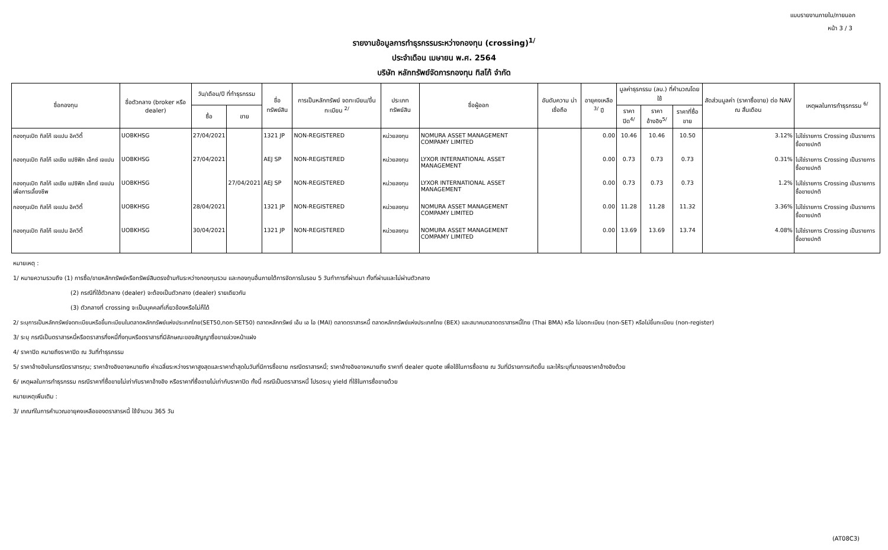แบบรายงานภายใน/ภายนอก
หน้า 3 / 3
รายงานข้อมูลการทำธุรกรรมระหว่างกองทุน (crossing)<sup>1/</sup>
ประจำเดือน เมษายน พ.ศ. 2564
บริษัท หลักทรัพย์จัดการกองทุน ทิสโก้ จำกัด
| ชื่อกองทุน | ชื่อตัวกลาง (broker หรือ dealer) | วัน/เดือน/ปี ที่ทำธุรกรรม | | ชื่อ ทรัพย์สิน | การเป็นหลักทรัพย์ จดทะเบียน/ขึ้น ทะเบียน <sup>2/</sup> | ประเภท ทรัพย์สิน | ชื่อผู้ออก | อันดับความ น่าเชื่อถือ | อายุคงเหลือ <sup>3/</sup> ปี | มูลค่าธุรกรรม (ลบ.) ที่คำนวณโดยใช้ | | | สัดส่วนมูลค่า (ราคาซื้อขาย) ต่อ NAV ณ สิ้นเดือน | เหตุผลในการทำธุรกรรม <sup>6/</sup> |
| --- | --- | --- | --- | --- | --- | --- | --- | --- | --- | --- | --- | --- | --- | --- |
| | | ซื้อ | ขาย | | | | | | | ราคาปิด<sup>4/</sup> | ราคาอ้างอิง<sup>5/</sup> | ราคาที่ซื้อขาย | | |
| กองทุนเปิด ทิสโก้ เจแปน อิควิตี้ | UOBKHSG | 27/04/2021 | | 1321 JP | NON-REGISTERED | หน่วยลงทุน | NOMURA ASSET MANAGEMENT COMPAMY LIMITED | | 0.00 | 10.46 | 10.46 | 10.50 | 3.12% | ไม่ใช่รายการ Crossing เป็นรายการซื้อขายปกติ |
| กองทุนเปิด ทิสโก้ เอเชีย แปซิฟิก เอ็กซ์ เจแปน | UOBKHSG | 27/04/2021 | | AEJ SP | NON-REGISTERED | หน่วยลงทุน | LYXOR INTERNATIONAL ASSET MANAGEMENT | | 0.00 | 0.73 | 0.73 | 0.73 | 0.31% | ไม่ใช่รายการ Crossing เป็นรายการซื้อขายปกติ |
| กองทุนเปิด ทิสโก้ เอเชีย แปซิฟิก เอ็กซ์ เจแปน เพื่อการเลี้ยงชีพ | UOBKHSG | | 27/04/2021 | AEJ SP | NON-REGISTERED | หน่วยลงทุน | LYXOR INTERNATIONAL ASSET MANAGEMENT | | 0.00 | 0.73 | 0.73 | 0.73 | 1.2% | ไม่ใช่รายการ Crossing เป็นรายการซื้อขายปกติ |
| กองทุนเปิด ทิสโก้ เจแปน อิควิตี้ | UOBKHSG | 28/04/2021 | | 1321 JP | NON-REGISTERED | หน่วยลงทุน | NOMURA ASSET MANAGEMENT COMPAMY LIMITED | | 0.00 | 11.28 | 11.28 | 11.32 | 3.36% | ไม่ใช่รายการ Crossing เป็นรายการซื้อขายปกติ |
| กองทุนเปิด ทิสโก้ เจแปน อิควิตี้ | UOBKHSG | 30/04/2021 | | 1321 JP | NON-REGISTERED | หน่วยลงทุน | NOMURA ASSET MANAGEMENT COMPAMY LIMITED | | 0.00 | 13.69 | 13.69 | 13.74 | 4.08% | ไม่ใช่รายการ Crossing เป็นรายการซื้อขายปกติ |
หมายเหตุ :
1/ หมายความรวมถึง (1) การซื้อ/ขายหลักทรัพย์หรือทรัพย์สินตรงข้ามกันระหว่างกองทุนรวม และกองทุนอื่นภายใต้การจัดการในรอบ 5 วันทำการที่ผ่านมา ทั้งที่ผ่านและไม่ผ่านตัวกลาง
(2) กรณีที่ใช้ตัวกลาง (dealer) จะต้องเป็นตัวกลาง (dealer) รายเดียวกัน
(3) ตัวกลางที่ crossing จะเป็นบุคคลที่เกี่ยวข้องหรือไม่ก็ได้
2/ ระบุการเป็นหลักทรัพย์จดทะเบียนหรือขึ้นทะเบียนในตลาดหลักทรัพย์แห่งประเทศไทย(SET50,non-SET50) ตลาดหลักทรัพย์ เอ็ม เอ ไอ (MAI) ตลาดตราสารหนี้ ตลาดหลักทรัพย์แห่งประเทศไทย (BEX) และสมาคมตลาดตราสารหนี้ไทย (Thai BMA) หรือ ไม่จดทะเบียน (non-SET) หรือไม่ขึ้นทะเบียน (non-register)
3/ ระบุ กรณีเป็นตราสารหนี้หรือตราสารกึ่งหนี้กึ่งทุนหรือตราสารที่มีลักษณะของสัญญาซื้อขายล่วงหน้าแฝง
4/ ราคาปิด หมายถึงราคาปิด ณ วันที่ทำธุรกรรม
5/ ราคาอ้างอิงในกรณีตราสารทุน; ราคาอ้างอิงอาจหมายถึง ค่าเฉลี่ยระหว่างราคาสูงสุดและราคาต่ำสุดในวันที่มีการซื้อขาย กรณีตราสารหนี้; ราคาอ้างอิงอาจหมายถึง ราคาที่ dealer quote เพื่อใช้ในการซื้อขาย ณ วันที่มีรายการเกิดขึ้น และให้ระบุที่มาของราคาอ้างอิงด้วย
6/ เหตุผลในการทำธุรกรรม กรณีราคาที่ซื้อขายไม่เท่ากับราคาอ้างอิง หรือราคาที่ซื้อขายไม่เท่ากับราคาปิด ทั้งนี้ กรณีเป็นตราสารหนี้ โปรดระบุ yield ที่ใช้ในการซื้อขายด้วย
หมายเหตุเพิ่มเติม :
3/ เกณฑ์ในการคำนวณอายุคงเหลือของตราสารหนี้ ใช้จำนวน 365 วัน
(AT08C3)